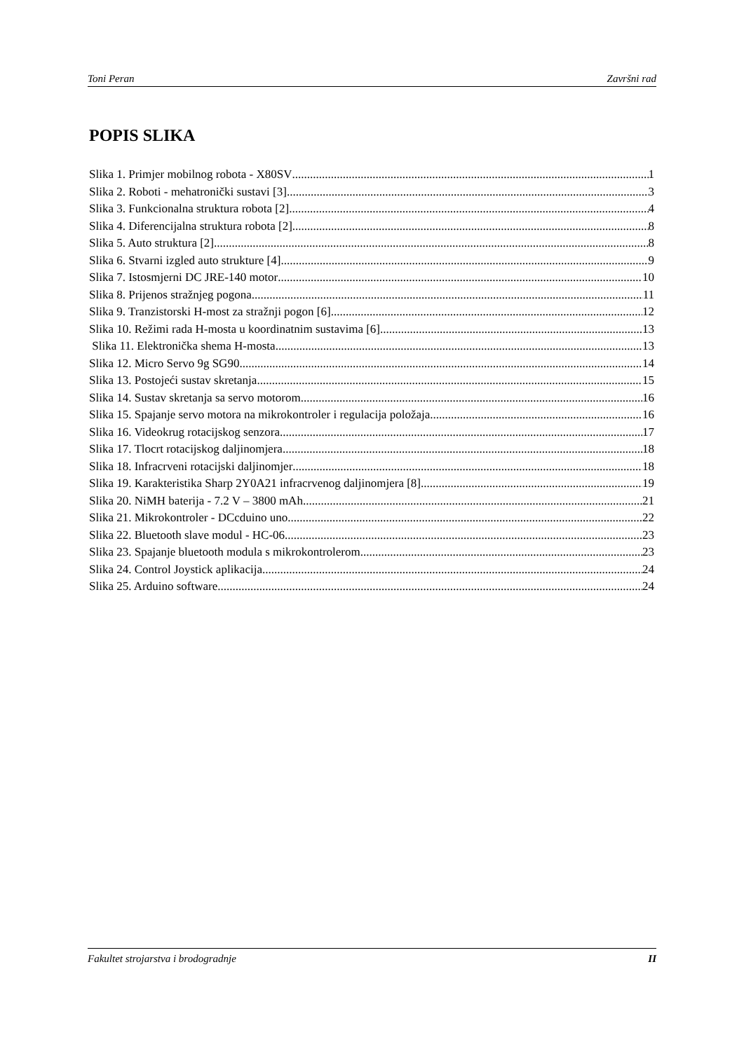Toni Peran Završni rad
POPIS SLIKA
Slika 1. Primjer mobilnog robota - X80SV 1
Slika 2. Roboti - mehatronički sustavi [3] 3
Slika 3. Funkcionalna struktura robota [2] 4
Slika 4. Diferencijalna struktura robota [2] 8
Slika 5. Auto struktura [2] 8
Slika 6. Stvarni izgled auto strukture [4] 9
Slika 7. Istosmjerni DC JRE-140 motor 10
Slika 8. Prijenos stražnjeg pogona 11
Slika 9. Tranzistorski H-most za stražnji pogon [6] 12
Slika 10. Režimi rada H-mosta u koordinatnim sustavima [6] 13
Slika 11. Elektronička shema H-mosta 13
Slika 12. Micro Servo 9g SG90 14
Slika 13. Postojeći sustav skretanja 15
Slika 14. Sustav skretanja sa servo motorom 16
Slika 15. Spajanje servo motora na mikrokontroler i regulacija položaja 16
Slika 16. Videokrug rotacijskog senzora 17
Slika 17. Tlocrt rotacijskog daljinomjera 18
Slika 18. Infracrveni rotacijski daljinomjer 18
Slika 19. Karakteristika Sharp 2Y0A21 infracrvenog daljinomjera [8] 19
Slika 20. NiMH baterija - 7.2 V – 3800 mAh 21
Slika 21. Mikrokontroler - DCcduino uno 22
Slika 22. Bluetooth slave modul - HC-06 23
Slika 23. Spajanje bluetooth modula s mikrokontrolerom 23
Slika 24. Control Joystick aplikacija 24
Slika 25. Arduino software 24
Fakultet strojarstva i brodogradnje II